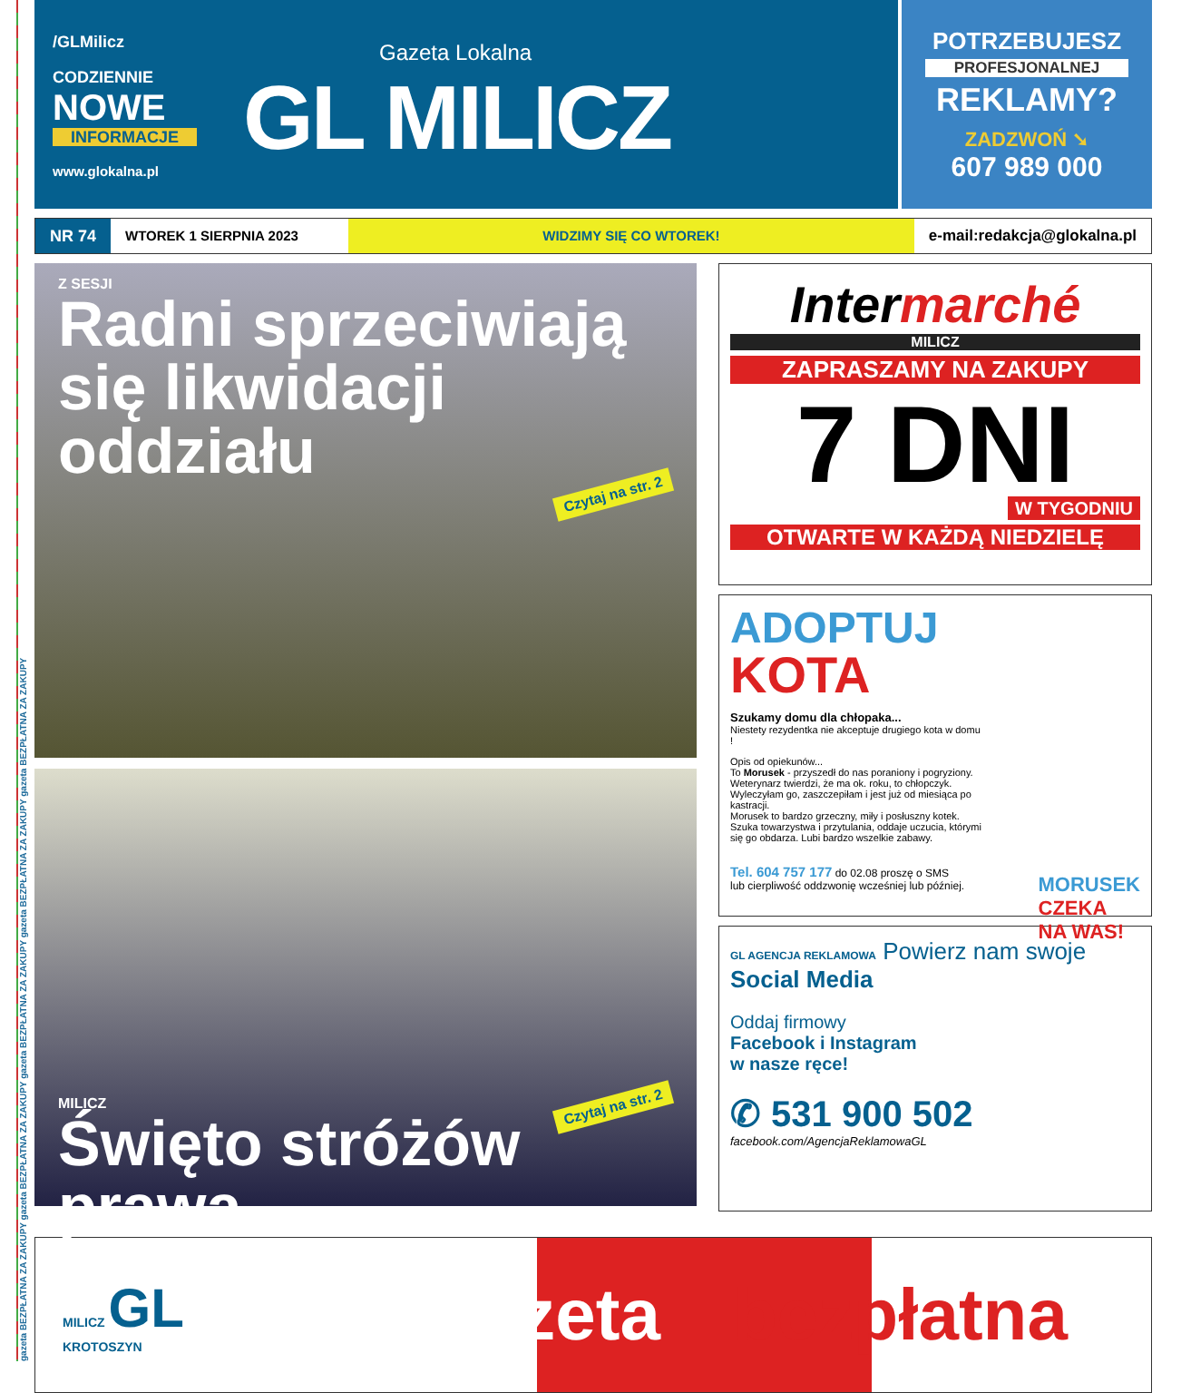gazeta BEZPŁATNA ZA ZAKUPY gazeta BEZPŁATNA ZA ZAKUPY gazeta BEZPŁATNA ZA ZAKUPY gazeta BEZPŁATNA ZA ZAKUPY gazeta BEZPŁATNA ZA ZAKUPY
/GLMilicz
CODZIENNIE
NOWE
INFORMACJE
www.glokalna.pl
Gazeta Lokalna
GL MILICZ
POTRZEBUJESZ
PROFESJONALNEJ
REKLAMY?
ZADZWOŃ ➘
607 989 000
NR 74
WTOREK 1 SIERPNIA 2023 WIDZIMY SIĘ CO WTOREK! e-mail:redakcja@glokalna.pl
Z SESJI
Radni sprzeciwiają
się likwidacji oddziału
Czytaj na str. 2
Czytaj na str. 2 MILICZ
Święto stróżów prawa
Intermarché
MILICZ
ZAPRASZAMY NA ZAKUPY
7 DNI
W TYGODNIU
OTWARTE W KAŻDĄ NIEDZIELĘ
ADOPTUJ
KOTA
Szukamy domu dla chłopaka...
Niestety rezydentka nie akceptuje drugiego kota w domu !
Opis od opiekunów...
To Morusek - przyszedł do nas poraniony i pogryziony. Weterynarz twierdzi, że ma ok. roku, to chłopczyk. Wyleczyłam go, zaszczepiłam i jest już od miesiąca po kastracji.
Morusek to bardzo grzeczny, miły i posłuszny kotek. Szuka towarzystwa i przytulania, oddaje uczucia, którymi się go obdarza. Lubi bardzo wszelkie zabawy.
Tel. 604 757 177 do 02.08 proszę o SMS
lub cierpliwość oddzwonię wcześniej lub później.
MORUSEK
CZEKA
NA WAS!
GL AGENCJA REKLAMOWA Powierz nam swoje
Social Media
Oddaj firmowy
Facebook i Instagram
w nasze ręce!
✆ 531 900 502
facebook.com/AgencjaReklamowaGL
MILICZ GL
KROTOSZYN
gazeta bezpłatna